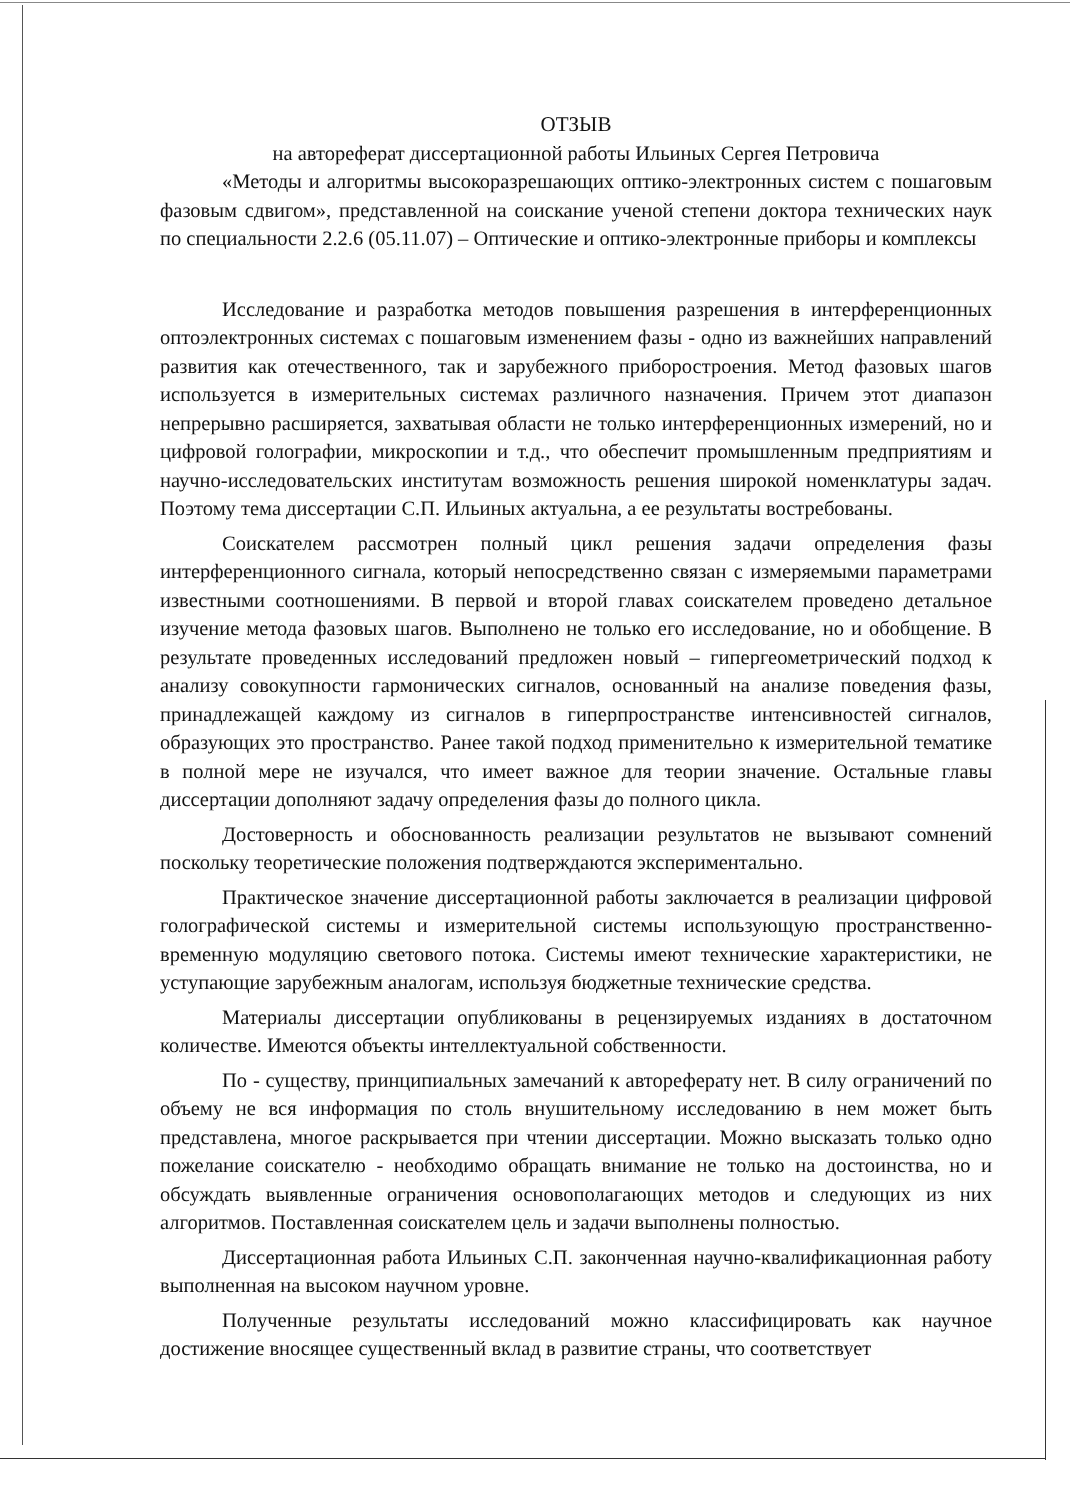ОТЗЫВ
на автореферат диссертационной работы Ильиных Сергея Петровича
«Методы и алгоритмы высокоразрешающих оптико-электронных систем с пошаговым фазовым сдвигом», представленной на соискание ученой степени доктора технических наук по специальности 2.2.6 (05.11.07) – Оптические и оптико-электронные приборы и комплексы
Исследование и разработка методов повышения разрешения в интерференционных оптоэлектронных системах с пошаговым изменением фазы - одно из важнейших направлений развития как отечественного, так и зарубежного приборостроения. Метод фазовых шагов используется в измерительных системах различного назначения. Причем этот диапазон непрерывно расширяется, захватывая области не только интерференционных измерений, но и цифровой голографии, микроскопии и т.д., что обеспечит промышленным предприятиям и научно-исследовательских институтам возможность решения широкой номенклатуры задач. Поэтому тема диссертации С.П. Ильиных актуальна, а ее результаты востребованы.
Соискателем рассмотрен полный цикл решения задачи определения фазы интерференционного сигнала, который непосредственно связан с измеряемыми параметрами известными соотношениями. В первой и второй главах соискателем проведено детальное изучение метода фазовых шагов. Выполнено не только его исследование, но и обобщение. В результате проведенных исследований предложен новый – гипергеометрический подход к анализу совокупности гармонических сигналов, основанный на анализе поведения фазы, принадлежащей каждому из сигналов в гиперпространстве интенсивностей сигналов, образующих это пространство. Ранее такой подход применительно к измерительной тематике в полной мере не изучался, что имеет важное для теории значение. Остальные главы диссертации дополняют задачу определения фазы до полного цикла.
Достоверность и обоснованность реализации результатов не вызывают сомнений поскольку теоретические положения подтверждаются экспериментально.
Практическое значение диссертационной работы заключается в реализации цифровой голографической системы и измерительной системы использующую пространственно-временную модуляцию светового потока. Системы имеют технические характеристики, не уступающие зарубежным аналогам, используя бюджетные технические средства.
Материалы диссертации опубликованы в рецензируемых изданиях в достаточном количестве. Имеются объекты интеллектуальной собственности.
По - существу, принципиальных замечаний к автореферату нет. В силу ограничений по объему не вся информация по столь внушительному исследованию в нем может быть представлена, многое раскрывается при чтении диссертации. Можно высказать только одно пожелание соискателю - необходимо обращать внимание не только на достоинства, но и обсуждать выявленные ограничения основополагающих методов и следующих из них алгоритмов. Поставленная соискателем цель и задачи выполнены полностью.
Диссертационная работа Ильиных С.П. законченная научно-квалификационная работу выполненная на высоком научном уровне.
Полученные результаты исследований можно классифицировать как научное достижение вносящее существенный вклад в развитие страны, что соответствует